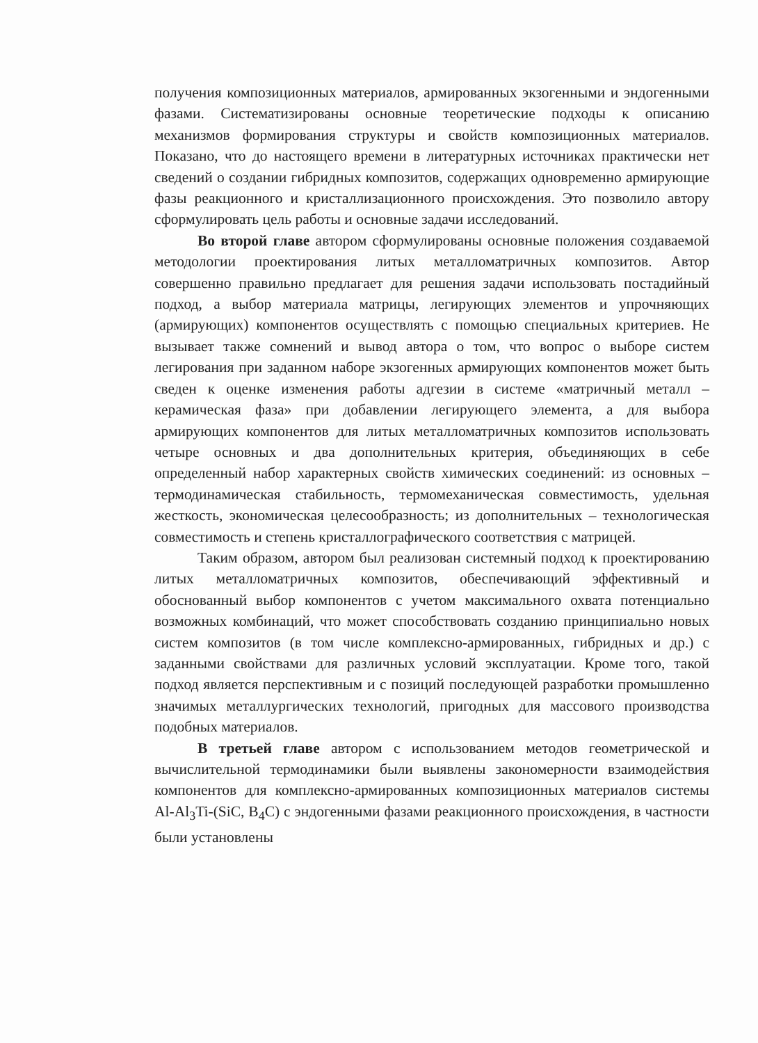получения композиционных материалов, армированных экзогенными и эндогенными фазами. Систематизированы основные теоретические подходы к описанию механизмов формирования структуры и свойств композиционных материалов. Показано, что до настоящего времени в литературных источниках практически нет сведений о создании гибридных композитов, содержащих одновременно армирующие фазы реакционного и кристаллизационного происхождения. Это позволило автору сформулировать цель работы и основные задачи исследований.
Во второй главе автором сформулированы основные положения создаваемой методологии проектирования литых металломатричных композитов. Автор совершенно правильно предлагает для решения задачи использовать постадийный подход, а выбор материала матрицы, легирующих элементов и упрочняющих (армирующих) компонентов осуществлять с помощью специальных критериев. Не вызывает также сомнений и вывод автора о том, что вопрос о выборе систем легирования при заданном наборе экзогенных армирующих компонентов может быть сведен к оценке изменения работы адгезии в системе «матричный металл – керамическая фаза» при добавлении легирующего элемента, а для выбора армирующих компонентов для литых металломатричных композитов использовать четыре основных и два дополнительных критерия, объединяющих в себе определенный набор характерных свойств химических соединений: из основных – термодинамическая стабильность, термомеханическая совместимость, удельная жесткость, экономическая целесообразность; из дополнительных – технологическая совместимость и степень кристаллографического соответствия с матрицей.
Таким образом, автором был реализован системный подход к проектированию литых металломатричных композитов, обеспечивающий эффективный и обоснованный выбор компонентов с учетом максимального охвата потенциально возможных комбинаций, что может способствовать созданию принципиально новых систем композитов (в том числе комплексно-армированных, гибридных и др.) с заданными свойствами для различных условий эксплуатации. Кроме того, такой подход является перспективным и с позиций последующей разработки промышленно значимых металлургических технологий, пригодных для массового производства подобных материалов.
В третьей главе автором с использованием методов геометрической и вычислительной термодинамики были выявлены закономерности взаимодействия компонентов для комплексно-армированных композиционных материалов системы Al-Al<sub>3</sub>Ti-(SiC, B<sub>4</sub>C) с эндогенными фазами реакционного происхождения, в частности были установлены